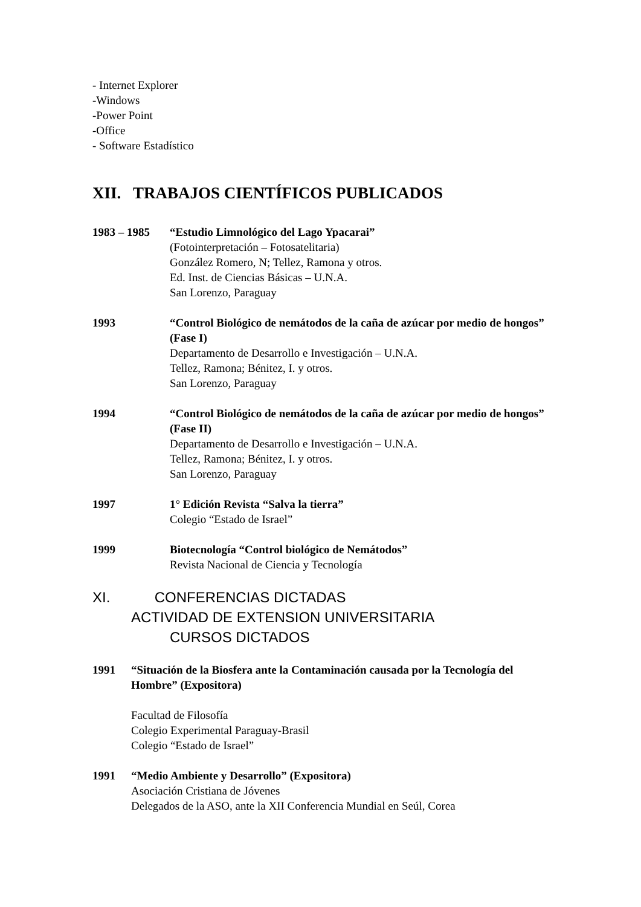- Internet Explorer
-Windows
-Power Point
-Office
- Software Estadístico
XII. TRABAJOS CIENTÍFICOS PUBLICADOS
1983 – 1985 “Estudio Limnológico del Lago Ypacarai”
(Fotointerpretación – Fotosatelitaria)
González Romero, N; Tellez, Ramona y otros.
Ed. Inst. de Ciencias Básicas – U.N.A.
San Lorenzo, Paraguay
1993 “Control Biológico de nemátodos de la caña de azúcar por medio de hongos” (Fase I)
Departamento de Desarrollo e Investigación – U.N.A.
Tellez, Ramona; Bénitez, I. y otros.
San Lorenzo, Paraguay
1994 “Control Biológico de nemátodos de la caña de azúcar por medio de hongos” (Fase II)
Departamento de Desarrollo e Investigación – U.N.A.
Tellez, Ramona; Bénitez, I. y otros.
San Lorenzo, Paraguay
1997 1° Edición Revista “Salva la tierra”
Colegio “Estado de Israel”
1999 Biotecnología “Control biológico de Nemátodos”
Revista Nacional de Ciencia y Tecnología
XI. CONFERENCIAS DICTADAS
ACTIVIDAD DE EXTENSION UNIVERSITARIA
CURSOS DICTADOS
1991 “Situación de la Biosfera ante la Contaminación causada por la Tecnología del Hombre” (Expositora)
Facultad de Filosofía
Colegio Experimental Paraguay-Brasil
Colegio “Estado de Israel”
1991 “Medio Ambiente y Desarrollo” (Expositora)
Asociación Cristiana de Jóvenes
Delegados de la ASO, ante la XII Conferencia Mundial en Seúl, Corea